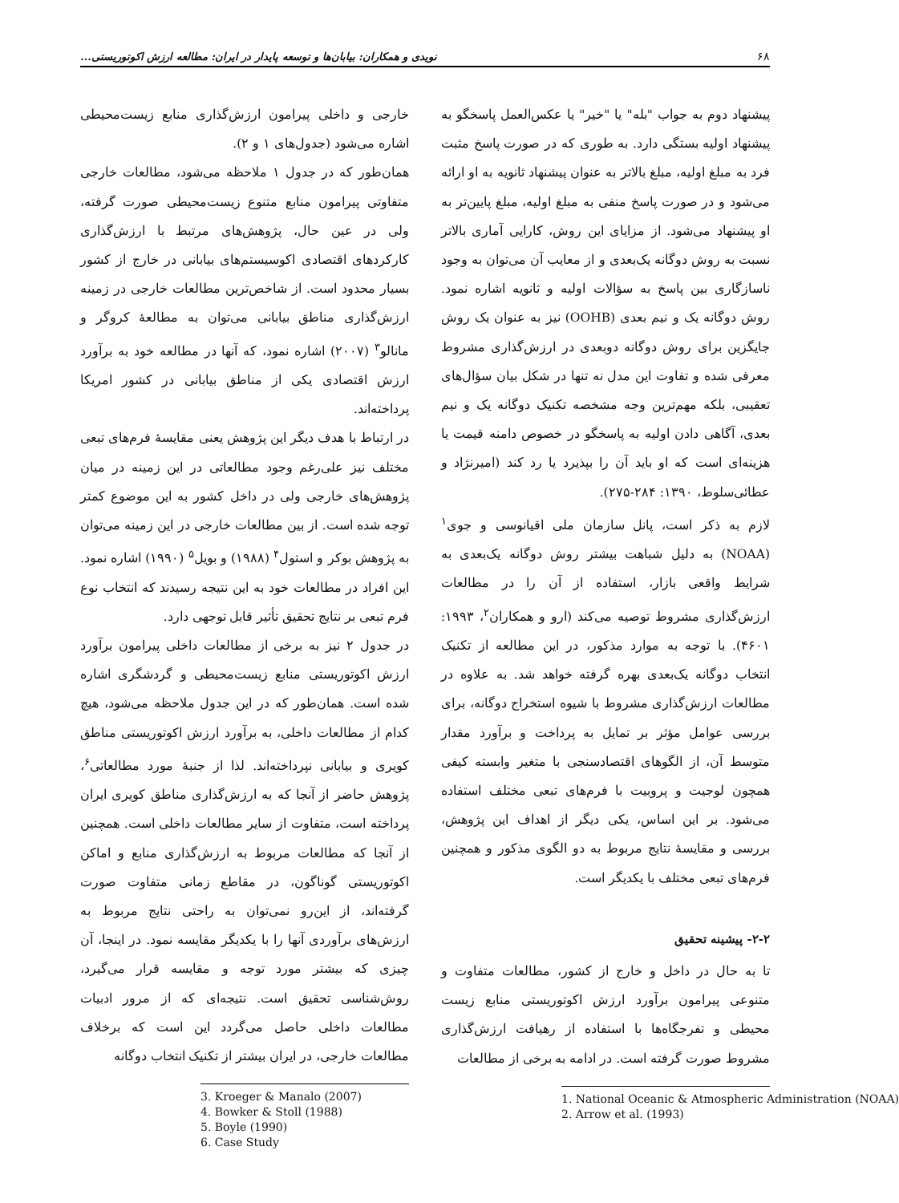۶۸ نویدی و همکاران: بیابان‌ها و توسعه پایدار در ایران: مطالعه ارزش اکوتوریستی...
پیشنهاد دوم به جواب "بله" یا "خیر" یا عکس‌العمل پاسخگو به پیشنهاد اولیه بستگی دارد. به طوری که در صورت پاسخ مثبت فرد به مبلغ اولیه، مبلغ بالاتر به عنوان پیشنهاد ثانویه به او ارائه می‌شود و در صورت پاسخ منفی به مبلغ اولیه، مبلغ پایین‌تر به او پیشنهاد می‌شود. از مزایای این روش، کارایی آماری بالاتر نسبت به روش دوگانه یک‌بعدی و از معایب آن می‌توان به وجود ناسازگاری بین پاسخ به سؤالات اولیه و ثانویه اشاره نمود. روش دوگانه یک و نیم بعدی (OOHB) نیز به عنوان یک روش جایگزین برای روش دوگانه دوبعدی در ارزش‌گذاری مشروط معرفی شده و تفاوت این مدل نه تنها در شکل بیان سؤال‌های تعقیبی، بلکه مهم‌ترین وجه مشخصه تکنیک دوگانه یک و نیم بعدی، آگاهی دادن اولیه به پاسخگو در خصوص دامنه قیمت یا هزینه‌ای است که او باید آن را بپذیرد یا رد کند (امیرنژاد و عطائی‌سلوط، ۱۳۹۰: ۲۸۴-۲۷۵).
لازم به ذکر است، پانل سازمان ملی اقیانوسی و جوی<sup>۱</sup> (NOAA) به دلیل شباهت بیشتر روش دوگانه یک‌بعدی به شرایط واقعی بازار، استفاده از آن را در مطالعات ارزش‌گذاری مشروط توصیه می‌کند (ارو و همکاران<sup>۲</sup>، ۱۹۹۳: ۴۶۰۱). با توجه به موارد مذکور، در این مطالعه از تکنیک انتخاب دوگانه یک‌بعدی بهره گرفته خواهد شد. به علاوه در مطالعات ارزش‌گذاری مشروط با شیوه استخراج دوگانه، برای بررسی عوامل مؤثر بر تمایل به پرداخت و برآورد مقدار متوسط آن، از الگوهای اقتصادسنجی با متغیر وابسته کیفی همچون لوجیت و پروبیت با فرم‌های تبعی مختلف استفاده می‌شود. بر این اساس، یکی دیگر از اهداف این پژوهش، بررسی و مقایسهٔ نتایج مربوط به دو الگوی مذکور و همچنین فرم‌های تبعی مختلف با یکدیگر است.
۲-۲- پیشینه تحقیق
تا به حال در داخل و خارج از کشور، مطالعات متفاوت و متنوعی پیرامون برآورد ارزش اکوتوریستی منابع زیست محیطی و تفرجگاه‌ها با استفاده از رهیافت ارزش‌گذاری مشروط صورت گرفته است. در ادامه به برخی از مطالعات
1. National Oceanic & Atmospheric Administration (NOAA)
2. Arrow et al. (1993)
خارجی و داخلی پیرامون ارزش‌گذاری منابع زیست‌محیطی اشاره می‌شود (جدول‌های ۱ و ۲).
همان‌طور که در جدول ۱ ملاحظه می‌شود، مطالعات خارجی متفاوتی پیرامون منابع متنوع زیست‌محیطی صورت گرفته، ولی در عین حال، پژوهش‌های مرتبط با ارزش‌گذاری کارکردهای اقتصادی اکوسیستم‌های بیابانی در خارج از کشور بسیار محدود است. از شاخص‌ترین مطالعات خارجی در زمینه ارزش‌گذاری مناطق بیابانی می‌توان به مطالعهٔ کروگر و مانالو<sup>۳</sup> (۲۰۰۷) اشاره نمود، که آنها در مطالعه خود به برآورد ارزش اقتصادی یکی از مناطق بیابانی در کشور امریکا پرداخته‌اند.
در ارتباط با هدف دیگر این پژوهش یعنی مقایسهٔ فرم‌های تبعی مختلف نیز علی‌رغم وجود مطالعاتی در این زمینه در میان پژوهش‌های خارجی ولی در داخل کشور به این موضوع کمتر توجه شده است. از بین مطالعات خارجی در این زمینه می‌توان به پژوهش بوکر و استول<sup>۴</sup> (۱۹۸۸) و بویل<sup>۵</sup> (۱۹۹۰) اشاره نمود. این افراد در مطالعات خود به این نتیجه رسیدند که انتخاب نوع فرم تبعی بر نتایج تحقیق تأثیر قابل توجهی دارد.
در جدول ۲ نیز به برخی از مطالعات داخلی پیرامون برآورد ارزش اکوتوریستی منابع زیست‌محیطی و گردشگری اشاره شده است. همان‌طور که در این جدول ملاحظه می‌شود، هیچ کدام از مطالعات داخلی، به برآورد ارزش اکوتوریستی مناطق کویری و بیابانی نپرداخته‌اند. لذا از جنبهٔ مورد مطالعاتی<sup>۶</sup>، پژوهش حاضر از آنجا که به ارزش‌گذاری مناطق کویری ایران پرداخته است، متفاوت از سایر مطالعات داخلی است. همچنین از آنجا که مطالعات مربوط به ارزش‌گذاری منابع و اماکن اکوتوریستی گوناگون، در مقاطع زمانی متفاوت صورت گرفته‌اند، از این‌رو نمی‌توان به راحتی نتایج مربوط به ارزش‌های برآوردی آنها را با یکدیگر مقایسه نمود. در اینجا، آن چیزی که بیشتر مورد توجه و مقایسه قرار می‌گیرد، روش‌شناسی تحقیق است. نتیجه‌ای که از مرور ادبیات مطالعات داخلی حاصل می‌گردد این است که برخلاف مطالعات خارجی، در ایران بیشتر از تکنیک انتخاب دوگانه
3. Kroeger & Manalo (2007)
4. Bowker & Stoll (1988)
5. Boyle (1990)
6. Case Study